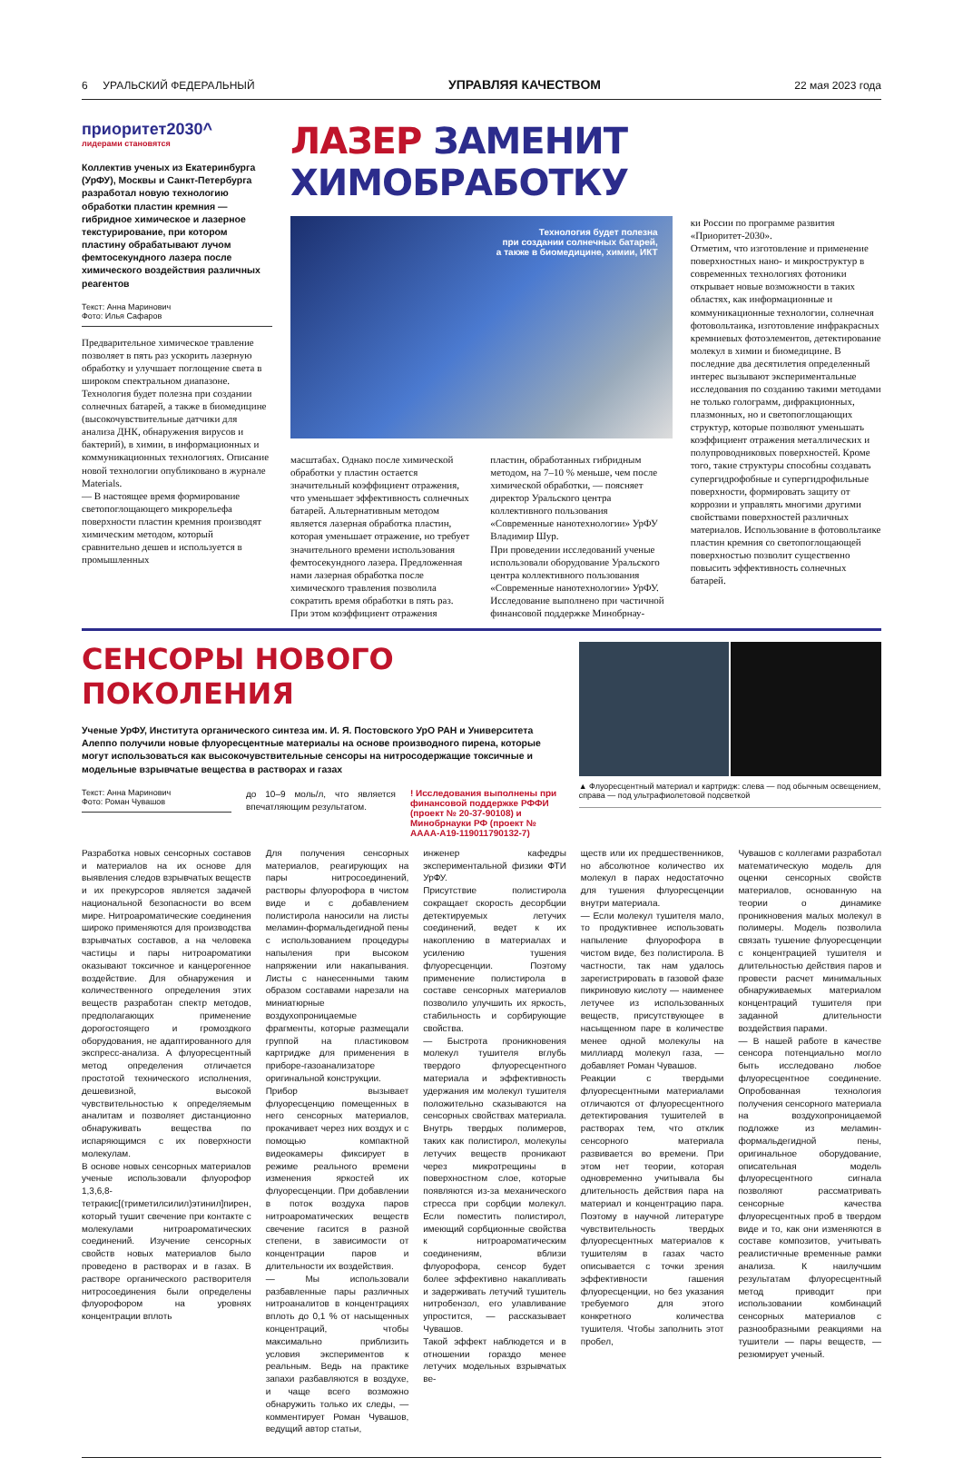6 УРАЛЬСКИЙ ФЕДЕРАЛЬНЫЙ УПРАВЛЯЯ КАЧЕСТВОМ 22 мая 2023 года
приоритет2030^
лидерами становятся
Коллектив ученых из Екатеринбурга (УрФУ), Москвы и Санкт-Петербурга разработал новую технологию обработки пластин кремния — гибридное химическое и лазерное текстурирование, при котором пластину обрабатывают лучом фемтосекундного лазера после химического воздействия различных реагентов
Текст: Анна Маринович
Фото: Илья Сафаров
Предварительное химическое травление позволяет в пять раз ускорить лазерную обработку и улучшает поглощение света в широком спектральном диапазоне. Технология будет полезна при создании солнечных батарей, а также в биомедицине (высокочувствительные датчики для анализа ДНК, обнаружения вирусов и бактерий), в химии, в информационных и коммуникационных технологиях. Описание новой технологии опубликовано в журнале Materials.
— В настоящее время формирование светопоглощающего микрорельефа поверхности пластин кремния производят химическим методом, который сравнительно дешев и используется в промышленных
ЛАЗЕР ЗАМЕНИТ ХИМОБРАБОТКУ
Технология будет полезна
при создании солнечных батарей,
а также в биомедицине, химии, ИКТ
масштабах. Однако после химической обработки у пластин остается значительный коэффициент отражения, что уменьшает эффективность солнечных батарей. Альтернативным методом является лазерная обработка пластин, которая уменьшает отражение, но требует значительного времени использования фемтосекундного лазера. Предложенная нами лазерная обработка после химического травления позволила сократить время обработки в пять раз. При этом коэффициент отражения
пластин, обработанных гибридным методом, на 7–10 % меньше, чем после химической обработки, — поясняет директор Уральского центра коллективного пользования «Современные нанотехнологии» УрФУ Владимир Шур.
При проведении исследований ученые использовали оборудование Уральского центра коллективного пользования «Современные нанотехнологии» УрФУ. Исследование выполнено при частичной финансовой поддержке Минобрнау-
ки России по программе развития «Приоритет-2030».
Отметим, что изготовление и применение поверхностных нано- и микроструктур в современных технологиях фотоники открывает новые возможности в таких областях, как информационные и коммуникационные технологии, солнечная фотовольтаика, изготовление инфракрасных кремниевых фотоэлементов, детектирование молекул в химии и биомедицине. В последние два десятилетия определенный интерес вызывают экспериментальные исследования по созданию такими методами не только голограмм, дифракционных, плазмонных, но и светопоглощающих структур, которые позволяют уменьшать коэффициент отражения металлических и полупроводниковых поверхностей. Кроме того, такие структуры способны создавать супергидрофобные и супергидрофильные поверхности, формировать защиту от коррозии и управлять многими другими свойствами поверхностей различных материалов. Использование в фотовольтаике пластин кремния со светопоглощающей поверхностью позволит существенно повысить эффективность солнечных батарей.
СЕНСОРЫ НОВОГО ПОКОЛЕНИЯ
Ученые УрФУ, Института органического синтеза им. И. Я. Постовского УрО РАН и Университета Алеппо получили новые флуоресцентные материалы на основе производного пирена, которые могут использоваться как высокочувствительные сенсоры на нитросодержащие токсичные и модельные взрывчатые вещества в растворах и газах
Текст: Анна Маринович
Фото: Роман Чувашов
до 10–9 моль/л, что является впечатляющим результатом.
! Исследования выполнены при финансовой поддержке РФФИ (проект № 20-37-90108) и Минобрнауки РФ (проект № АААА-А19-119011790132-7)
▲ Флуоресцентный материал и картридж: слева — под обычным освещением, справа — под ультрафиолетовой подсветкой
Разработка новых сенсорных составов и материалов на их основе для выявления следов взрывчатых веществ и их прекурсоров является задачей национальной безопасности во всем мире. Нитроароматические соединения широко применяются для производства взрывчатых составов, а на человека частицы и пары нитроароматики оказывают токсичное и канцерогенное воздействие. Для обнаружения и количественного определения этих веществ разработан спектр методов, предполагающих применение дорогостоящего и громоздкого оборудования, не адаптированного для экспресс-анализа. А флуоресцентный метод определения отличается простотой технического исполнения, дешевизной, высокой чувствительностью к определяемым аналитам и позволяет дистанционно обнаруживать вещества по испаряющимся с их поверхности молекулам.
В основе новых сенсорных материалов ученые использовали флуорофор 1,3,6,8-тетракис[(триметилсилил)этинил]пирен, который тушит свечение при контакте с молекулами нитроароматических соединений. Изучение сенсорных свойств новых материалов было проведено в растворах и в газах. В растворе органического растворителя нитросоединения были определены флуорофором на уровнях концентрации вплоть
Для получения сенсорных материалов, реагирующих на пары нитросоединений, растворы флуорофора в чистом виде и с добавлением полистирола наносили на листы меламин-формальдегидной пены с использованием процедуры напыления при высоком напряжении или накапывания. Листы с нанесенными таким образом составами нарезали на миниатюрные воздухопроницаемые фрагменты, которые размещали группой на пластиковом картридже для применения в приборе-газоанализаторе оригинальной конструкции.
Прибор вызывает флуоресценцию помещенных в него сенсорных материалов, прокачивает через них воздух и с помощью компактной видеокамеры фиксирует в режиме реального времени изменения яркостей их флуоресценции. При добавлении в поток воздуха паров нитроароматических веществ свечение гасится в разной степени, в зависимости от концентрации паров и длительности их воздействия.
— Мы использовали разбавленные пары различных нитроаналитов в концентрациях вплоть до 0,1 % от насыщенных концентраций, чтобы максимально приблизить условия экспериментов к реальным. Ведь на практике запахи разбавляются в воздухе, и чаще всего возможно обнаружить только их следы, — комментирует Роман Чувашов, ведущий автор статьи,
инженер кафедры экспериментальной физики ФТИ УрФУ.
Присутствие полистирола сокращает скорость десорбции детектируемых летучих соединений, ведет к их накоплению в материалах и усилению тушения флуоресценции. Поэтому применение полистирола в составе сенсорных материалов позволило улучшить их яркость, стабильность и сорбирующие свойства.
— Быстрота проникновения молекул тушителя вглубь твердого флуоресцентного материала и эффективность удержания им молекул тушителя положительно сказываются на сенсорных свойствах материала. Внутрь твердых полимеров, таких как полистирол, молекулы летучих веществ проникают через микротрещины в поверхностном слое, которые появляются из-за механического стресса при сорбции молекул. Если поместить полистирол, имеющий сорбционные свойства к нитроароматическим соединениям, вблизи флуорофора, сенсор будет более эффективно накапливать и задерживать летучий тушитель нитробензол, его улавливание упростится, — рассказывает Чувашов.
Такой эффект наблюдется и в отношении гораздо менее летучих модельных взрывчатых ве-
ществ или их предшественников, но абсолютное количество их молекул в парах недостаточно для тушения флуоресценции внутри материала.
— Если молекул тушителя мало, то продуктивнее использовать напыление флуорофора в чистом виде, без полистирола. В частности, так нам удалось зарегистрировать в газовой фазе пикриновую кислоту — наименее летучее из использованных веществ, присутствующее в насыщенном паре в количестве менее одной молекулы на миллиард молекул газа, — добавляет Роман Чувашов.
Реакции с твердыми флуоресцентными материалами отличаются от флуоресцентного детектирования тушителей в растворах тем, что отклик сенсорного материала развивается во времени. При этом нет теории, которая одновременно учитывала бы длительность действия пара на материал и концентрацию пара. Поэтому в научной литературе чувствительность твердых флуоресцентных материалов к тушителям в газах часто описывается с точки зрения эффективности гашения флуоресценции, но без указания требуемого для этого конкретного количества тушителя. Чтобы заполнить этот пробел,
Чувашов с коллегами разработал математическую модель для оценки сенсорных свойств материалов, основанную на теории о динамике проникновения малых молекул в полимеры. Модель позволила связать тушение флуоресценции с концентрацией тушителя и длительностью действия паров и провести расчет минимальных обнаруживаемых материалом концентраций тушителя при заданной длительности воздействия парами.
— В нашей работе в качестве сенсора потенциально могло быть исследовано любое флуоресцентное соединение. Опробованная технология получения сенсорного материала на воздухопроницаемой подложке из меламин-формальдегидной пены, оригинальное оборудование, описательная модель флуоресцентного сигнала позволяют рассматривать сенсорные качества флуоресцентных проб в твердом виде и то, как они изменяются в составе композитов, учитывать реалистичные временные рамки анализа. К наилучшим результатам флуоресцентный метод приводит при использовании комбинаций сенсорных материалов с разнообразными реакциями на тушители — пары веществ, — резюмирует ученый.